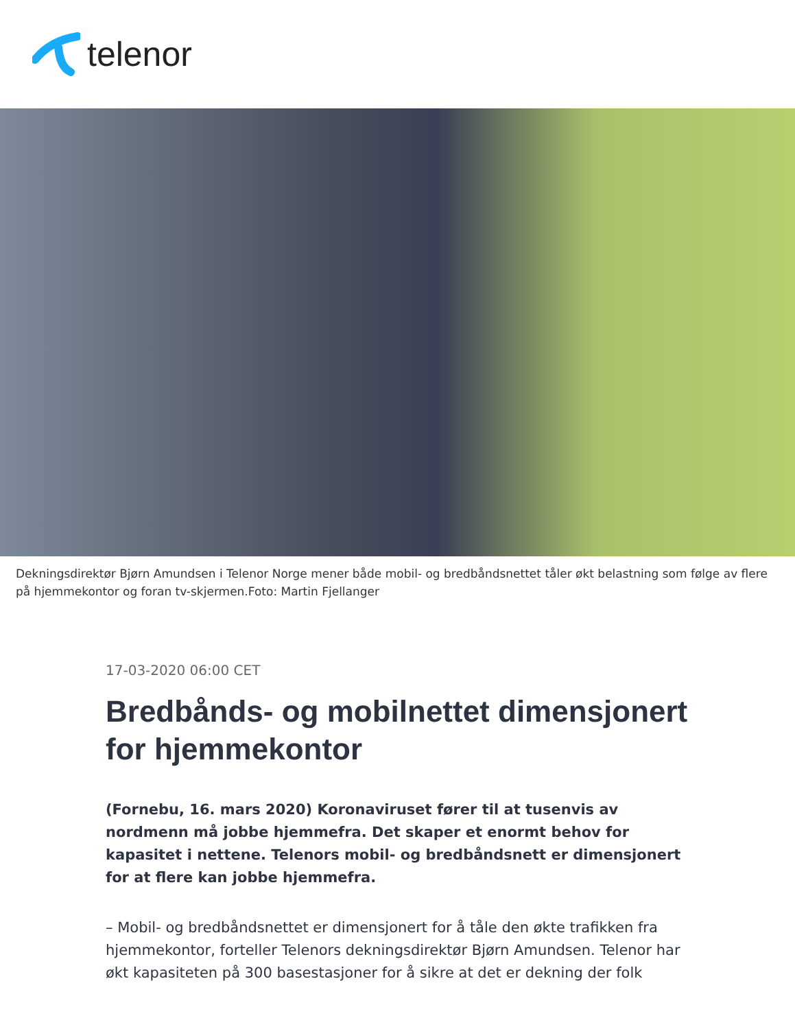telenor
Dekningsdirektør Bjørn Amundsen i Telenor Norge mener både mobil- og bredbåndsnettet tåler økt belastning som følge av flere på hjemmekontor og foran tv-skjermen.Foto: Martin Fjellanger
17-03-2020 06:00 CET
Bredbånds- og mobilnettet dimensjonert for hjemmekontor
(Fornebu, 16. mars 2020) Koronaviruset fører til at tusenvis av nordmenn må jobbe hjemmefra. Det skaper et enormt behov for kapasitet i nettene. Telenors mobil- og bredbåndsnett er dimensjonert for at flere kan jobbe hjemmefra.
– Mobil- og bredbåndsnettet er dimensjonert for å tåle den økte trafikken fra hjemmekontor, forteller Telenors dekningsdirektør Bjørn Amundsen. Telenor har økt kapasiteten på 300 basestasjoner for å sikre at det er dekning der folk